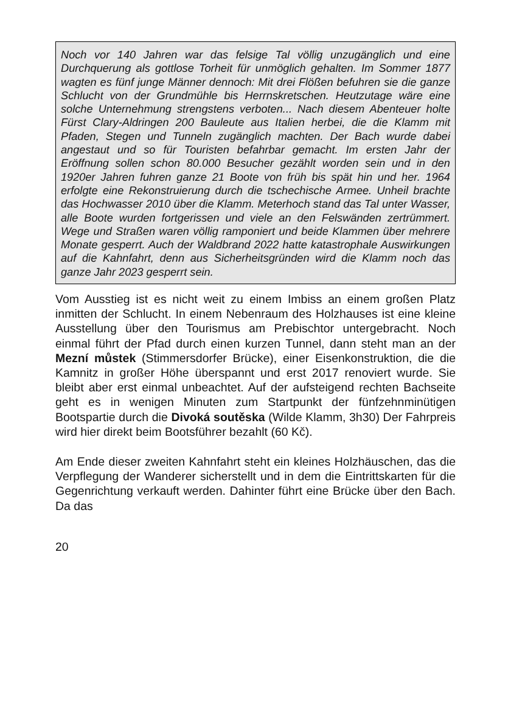Noch vor 140 Jahren war das felsige Tal völlig unzugänglich und eine Durchquerung als gottlose Torheit für unmöglich gehalten. Im Sommer 1877 wagten es fünf junge Männer dennoch: Mit drei Flößen befuhren sie die ganze Schlucht von der Grundmühle bis Herrnskretschen. Heutzutage wäre eine solche Unternehmung strengstens verboten... Nach diesem Abenteuer holte Fürst Clary-Aldringen 200 Bauleute aus Italien herbei, die die Klamm mit Pfaden, Stegen und Tunneln zugänglich machten. Der Bach wurde dabei angestaut und so für Touristen befahrbar gemacht. Im ersten Jahr der Eröffnung sollen schon 80.000 Besucher gezählt worden sein und in den 1920er Jahren fuhren ganze 21 Boote von früh bis spät hin und her. 1964 erfolgte eine Rekonstruierung durch die tschechische Armee. Unheil brachte das Hochwasser 2010 über die Klamm. Meterhoch stand das Tal unter Wasser, alle Boote wurden fortgerissen und viele an den Felswänden zertrümmert. Wege und Straßen waren völlig ramponiert und beide Klammen über mehrere Monate gesperrt. Auch der Waldbrand 2022 hatte katastrophale Auswirkungen auf die Kahnfahrt, denn aus Sicherheitsgründen wird die Klamm noch das ganze Jahr 2023 gesperrt sein.
Vom Ausstieg ist es nicht weit zu einem Imbiss an einem großen Platz inmitten der Schlucht. In einem Nebenraum des Holzhauses ist eine kleine Ausstellung über den Tourismus am Prebischtor untergebracht. Noch einmal führt der Pfad durch einen kurzen Tunnel, dann steht man an der Mezní můstek (Stimmersdorfer Brücke), einer Eisenkonstruktion, die die Kamnitz in großer Höhe überspannt und erst 2017 renoviert wurde. Sie bleibt aber erst einmal unbeachtet. Auf der aufsteigend rechten Bachseite geht es in wenigen Minuten zum Startpunkt der fünfzehnminütigen Bootspartie durch die Divoká soutěska (Wilde Klamm, 3h30) Der Fahrpreis wird hier direkt beim Bootsführer bezahlt (60 Kč).
Am Ende dieser zweiten Kahnfahrt steht ein kleines Holzhäuschen, das die Verpflegung der Wanderer sicherstellt und in dem die Eintrittskarten für die Gegenrichtung verkauft werden. Dahinter führt eine Brücke über den Bach. Da das
20